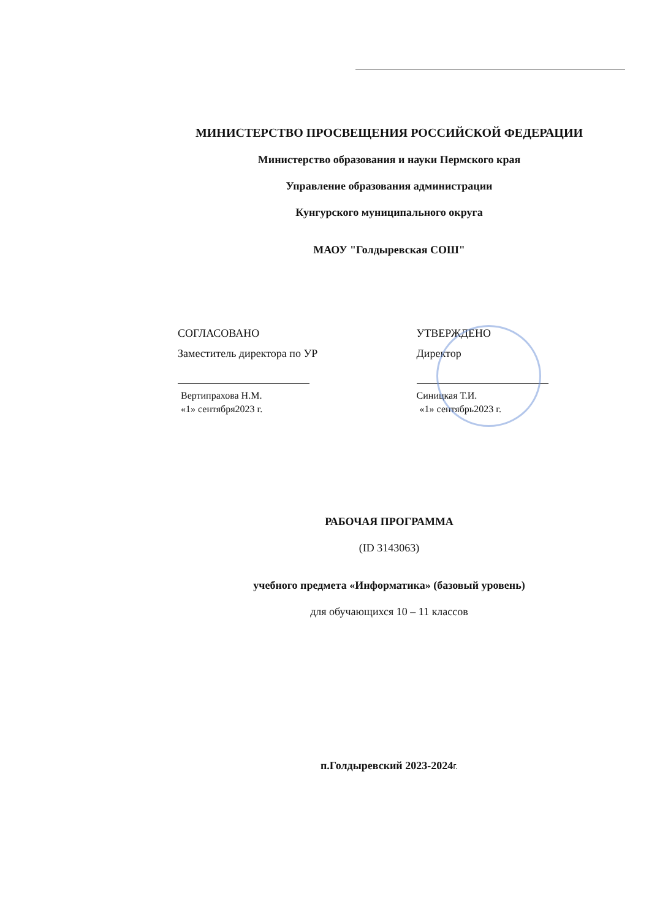МИНИСТЕРСТВО ПРОСВЕЩЕНИЯ РОССИЙСКОЙ ФЕДЕРАЦИИ
Министерство образования и науки Пермского края
Управление образования администрации
Кунгурского муниципального округа
МАОУ "Голдыревская СОШ"
СОГЛАСОВАНО
Заместитель директора по УР
Вертипрахова Н.М.
«1» сентября2023 г.
УТВЕРЖДЕНО
Директор
Синицкая Т.И.
«1» сентябрь2023 г.
РАБОЧАЯ ПРОГРАММА
(ID 3143063)
учебного предмета «Информатика» (базовый уровень)
для обучающихся 10 – 11 классов
п.Голдыревский 2023-2024г.